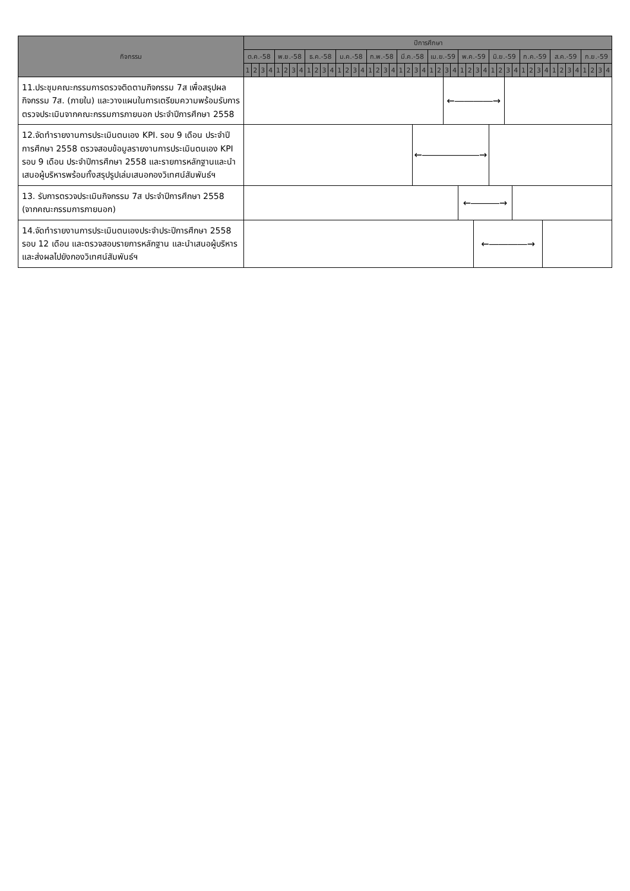| กิจกรรม | ปีการศึกษา | | | | | | | | | | | | | | | | | | | | | | | | | | | | | | | | | | | | | | | | | | | | | | | |
| --- | --- | --- | --- | --- | --- | --- | --- | --- | --- | --- | --- | --- | --- | --- | --- | --- | --- | --- | --- | --- | --- | --- | --- | --- | --- | --- | --- | --- | --- | --- | --- | --- | --- | --- | --- | --- | --- | --- | --- | --- | --- | --- | --- | --- | --- | --- | --- | --- |
| | ต.ค.-58 | | | | พ.ย.-58 | | | | ธ.ค.-58 | | | | ม.ค.-58 | | | | ก.พ.-58 | | | | มี.ค.-58 | | | | เม.ย.-59 | | | | พ.ค.-59 | | | | มิ.ย.-59 | | | | ก.ค.-59 | | | | ส.ค.-59 | | | | ก.ย.-59 | | | |
| | 1 | 2 | 3 | 4 | 1 | 2 | 3 | 4 | 1 | 2 | 3 | 4 | 1 | 2 | 3 | 4 | 1 | 2 | 3 | 4 | 1 | 2 | 3 | 4 | 1 | 2 | 3 | 4 | 1 | 2 | 3 | 4 | 1 | 2 | 3 | 4 | 1 | 2 | 3 | 4 | 1 | 2 | 3 | 4 | 1 | 2 | 3 | 4 |
| 11.ประชุมคณะกรรมการตรวจติดตามกิจกรรม 7ส เพื่อสรุปผลกิจกรรม 7ส. (ภายใน) และวางแผนในการเตรียมความพร้อมรับการตรวจประเมินจากคณะกรรมการภายนอก ประจำปีการศึกษา 2558 | | | | | | | | | | | | | | | | | | | | | | | | | | | ←――――→ | | | | | | | | | | | | | | | | | | | | | |
| 12.จัดทำรายงานการประเมินตนเอง KPI. รอบ 9 เดือน ประจำปีการศึกษา 2558 ตรวจสอบข้อมูลรายงานการประเมินตนเอง KPI รอบ 9 เดือน ประจำปีการศึกษา 2558 และรายการหลักฐานและนำเสนอผู้บริหารพร้อมทั้งสรุปรูปเล่มเสนอกองวิเทศน์สัมพันธ์ฯ | | | | | | | | | | | | | | | | | | | | | | | ←――――――→ | | | | | | | | | | | | | | | | | | | | | | | | | |
| 13. รับการตรวจประเมินกิจกรรม 7ส ประจำปีการศึกษา 2558 (จากคณะกรรมการภายนอก) | | | | | | | | | | | | | | | | | | | | | | | | | | | | | ←―――→ | | | | | | | | | | | | | | | | | | | |
| 14.จัดทำรายงานการประเมินตนเองประจำประปีการศึกษา 2558 รอบ 12 เดือน และตรวจสอบรายการหลักฐาน และนำเสนอผู้บริหารและส่งผลไปยังกองวิเทศน์สัมพันธ์ฯ | | | | | | | | | | | | | | | | | | | | | | | | | | | | | | | ←――――→ | | | | | | | | | | | | | | | | | |